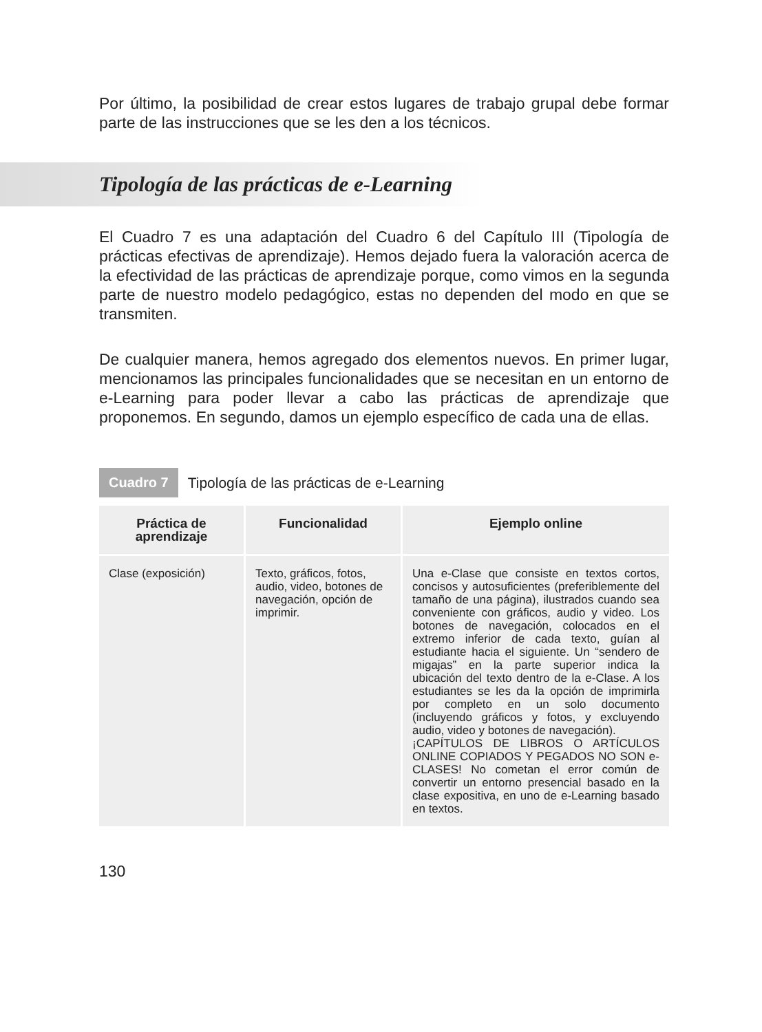Por último, la posibilidad de crear estos lugares de trabajo grupal debe formar parte de las instrucciones que se les den a los técnicos.
Tipología de las prácticas de e-Learning
El Cuadro 7 es una adaptación del Cuadro 6 del Capítulo III (Tipología de prácticas efectivas de aprendizaje). Hemos dejado fuera la valoración acerca de la efectividad de las prácticas de aprendizaje porque, como vimos en la segunda parte de nuestro modelo pedagógico, estas no dependen del modo en que se transmiten.
De cualquier manera, hemos agregado dos elementos nuevos. En primer lugar, mencionamos las principales funcionalidades que se necesitan en un entorno de e-Learning para poder llevar a cabo las prácticas de aprendizaje que proponemos. En segundo, damos un ejemplo específico de cada una de ellas.
Cuadro 7
Tipología de las prácticas de e-Learning
| Práctica de aprendizaje | Funcionalidad | Ejemplo online |
| --- | --- | --- |
| Clase (exposición) | Texto, gráficos, fotos, audio, video, botones de navegación, opción de imprimir. | Una e-Clase que consiste en textos cortos, concisos y autosuficientes (preferiblemente del tamaño de una página), ilustrados cuando sea conveniente con gráficos, audio y video. Los botones de navegación, colocados en el extremo inferior de cada texto, guían al estudiante hacia el siguiente. Un “sendero de migajas” en la parte superior indica la ubicación del texto dentro de la e-Clase. A los estudiantes se les da la opción de imprimirla por completo en un solo documento (incluyendo gráficos y fotos, y excluyendo audio, video y botones de navegación). ¡CAPÍTULOS DE LIBROS O ARTÍCULOS ONLINE COPIADOS Y PEGADOS NO SON e-CLASES! No cometan el error común de convertir un entorno presencial basado en la clase expositiva, en uno de e-Learning basado en textos. |
130